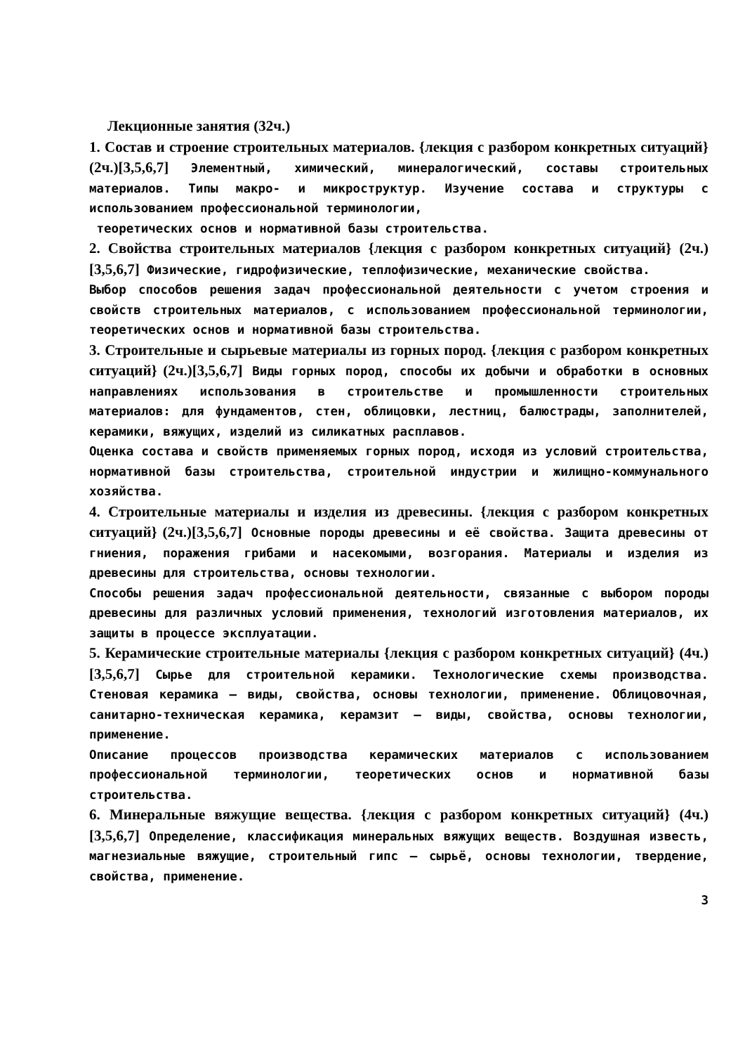Лекционные занятия (32ч.)
1. Состав и строение строительных материалов. {лекция с разбором конкретных ситуаций} (2ч.)[3,5,6,7] Элементный, химический, минералогический, составы строительных материалов. Типы макро- и микроструктур. Изучение состава и структуры с использованием профессиональной терминологии,
теоретических основ и нормативной базы строительства.
2. Свойства строительных материалов {лекция с разбором конкретных ситуаций} (2ч.)[3,5,6,7] Физические, гидрофизические, теплофизические, механические свойства.
Выбор способов решения задач профессиональной деятельности с учетом строения и свойств строительных материалов, с использованием профессиональной терминологии, теоретических основ и нормативной базы строительства.
3. Строительные и сырьевые материалы из горных пород. {лекция с разбором конкретных ситуаций} (2ч.)[3,5,6,7] Виды горных пород, способы их добычи и обработки в основных направлениях использования в строительстве и промышленности строительных материалов: для фундаментов, стен, облицовки, лестниц, балюстрады, заполнителей, керамики, вяжущих, изделий из силикатных расплавов.
Оценка состава и свойств применяемых горных пород, исходя из условий строительства, нормативной базы строительства, строительной индустрии и жилищно-коммунального хозяйства.
4. Строительные материалы и изделия из древесины. {лекция с разбором конкретных ситуаций} (2ч.)[3,5,6,7] Основные породы древесины и её свойства. Защита древесины от гниения, поражения грибами и насекомыми, возгорания. Материалы и изделия из древесины для строительства, основы технологии.
Способы решения задач профессиональной деятельности, связанные с выбором породы древесины для различных условий применения, технологий изготовления материалов, их защиты в процессе эксплуатации.
5. Керамические строительные материалы {лекция с разбором конкретных ситуаций} (4ч.)[3,5,6,7] Сырье для строительной керамики. Технологические схемы производства. Стеновая керамика – виды, свойства, основы технологии, применение. Облицовочная, санитарно-техническая керамика, керамзит – виды, свойства, основы технологии, применение.
Описание процессов производства керамических материалов с использованием профессиональной терминологии, теоретических основ и нормативной базы строительства.
6. Минеральные вяжущие вещества. {лекция с разбором конкретных ситуаций} (4ч.)[3,5,6,7] Определение, классификация минеральных вяжущих веществ. Воздушная известь, магнезиальные вяжущие, строительный гипс – сырьё, основы технологии, твердение, свойства, применение.
3